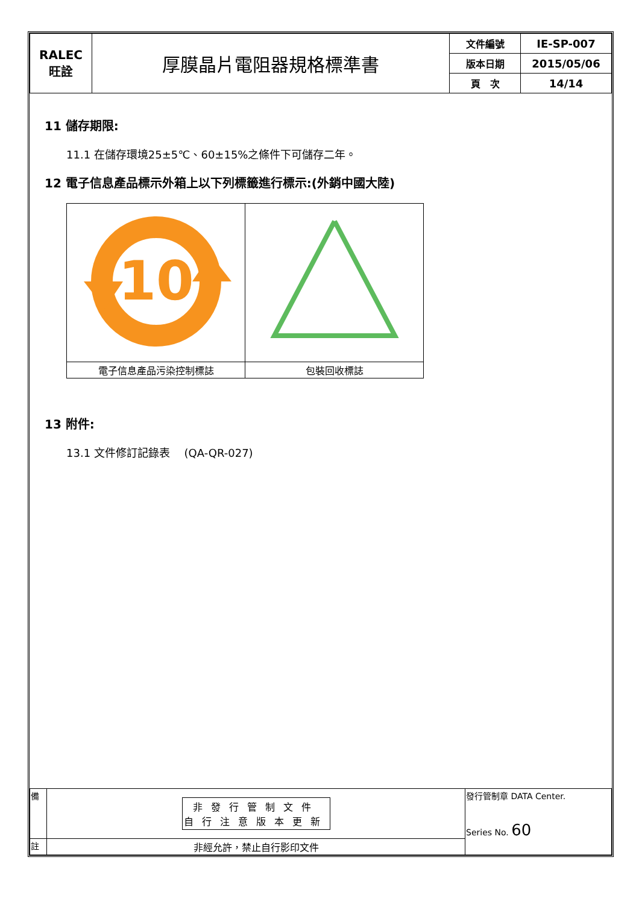| RALEC 旺詮 | 厚膜晶片電阻器規格標準書 | 文件編號 | IE-SP-007 |
| | | 版本日期 | 2015/05/06 |
| | | 頁 次 | 14/14 |
11 儲存期限:
11.1 在儲存環境25±5℃、60±15%之條件下可儲存二年。
12 電子信息產品標示外箱上以下列標籤進行標示:(外銷中國大陸)
| 10 | |
| 電子信息產品污染控制標誌 | 包裝回收標誌 |
13 附件:
13.1 文件修訂記錄表　 (QA-QR-027)
| 備 | 非發行管制文件 自行注意版本更新 | 發行管制章 DATA Center. Series No. 60 |
| 註 | 非經允許，禁止自行影印文件 | |